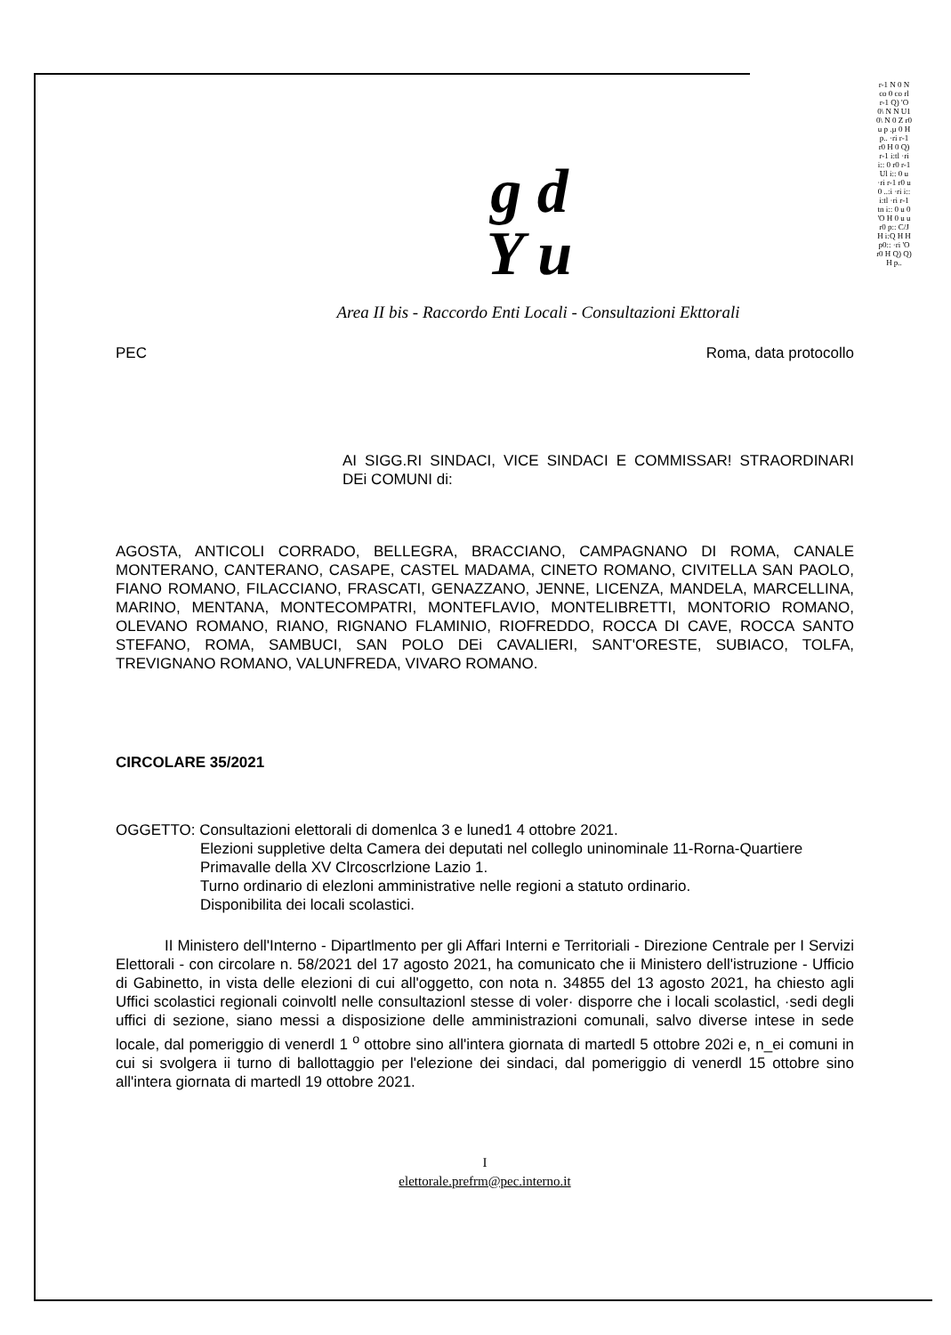g d
Y u
Area II bis - Raccordo Enti Locali - Consultazioni Ekttorali
PEC Roma, data protocollo
AI SIGG.RI SINDACI, VICE SINDACI E COMMISSAR! STRAORDINARI DEi COMUNI di:
AGOSTA, ANTICOLI CORRADO, BELLEGRA, BRACCIANO, CAMPAGNANO DI ROMA, CANALE MONTERANO, CANTERANO, CASAPE, CASTEL MADAMA, CINETO ROMANO, CIVITELLA SAN PAOLO, FIANO ROMANO, FILACCIANO, FRASCATI, GENAZZANO, JENNE, LICENZA, MANDELA, MARCELLINA, MARINO, MENTANA, MONTECOMPATRI, MONTEFLAVIO, MONTELIBRETTI, MONTORIO ROMANO, OLEVANO ROMANO, RIANO, RIGNANO FLAMINIO, RIOFREDDO, ROCCA DI CAVE, ROCCA SANTO STEFANO, ROMA, SAMBUCI, SAN POLO DEi CAVALIERI, SANT'ORESTE, SUBIACO, TOLFA, TREVIGNANO ROMANO, VALUNFREDA, VIVARO ROMANO.
CIRCOLARE 35/2021
OGGETTO: Consultazioni elettorali di domenlca 3 e luned1 4 ottobre 2021.
Elezioni suppletive delta Camera dei deputati nel colleglo uninominale 11-Rorna-Quartiere Primavalle della XV Clrcoscrlzione Lazio 1.
Turno ordinario di elezloni amministrative nelle regioni a statuto ordinario.
Disponibilita dei locali scolastici.
II Ministero dell'Interno - Dipartlmento per gli Affari Interni e Territoriali - Direzione Centrale per I Servizi Elettorali - con circolare n. 58/2021 del 17 agosto 2021, ha comunicato che ii Ministero dell'istruzione - Ufficio di Gabinetto, in vista delle elezioni di cui all'oggetto, con nota n. 34855 del 13 agosto 2021, ha chiesto agli Uffici scolastici regionali coinvoltl nelle consultazionl stesse di voler· disporre che i locali scolasticl, ·sedi degli uffici di sezione, siano messi a disposizione delle amministrazioni comunali, salvo diverse intese in sede locale, dal pomeriggio di venerdl 1 <sup>o</sup> ottobre sino all'intera giornata di martedl 5 ottobre 202i e, n_ei comuni in cui si svolgera ii turno di ballottaggio per l'elezione dei sindaci, dal pomeriggio di venerdl 15 ottobre sino all'intera giornata di martedl 19 ottobre 2021.
I
elettorale.prefrm@pec.interno.it
r-1 N 0 N co 0 co rl r-1 Q) 'O 0\ N N U1 0\ N 0 Z r0 u p .µ 0 H p.. ·ri r-1 r0 H 0 Q) r-1 i:tl ·ri i:: 0 r0 r-1 Ul i:: 0 u ·ri r-1 r0 u 0 ..:i ·ri i:: i:tl ·ri r-1 tn i:: 0 u 0 'O H 0 u u r0 p:: C/J H i:Q H H p0:: ·ri 'O r0 H Q) Q) H p..